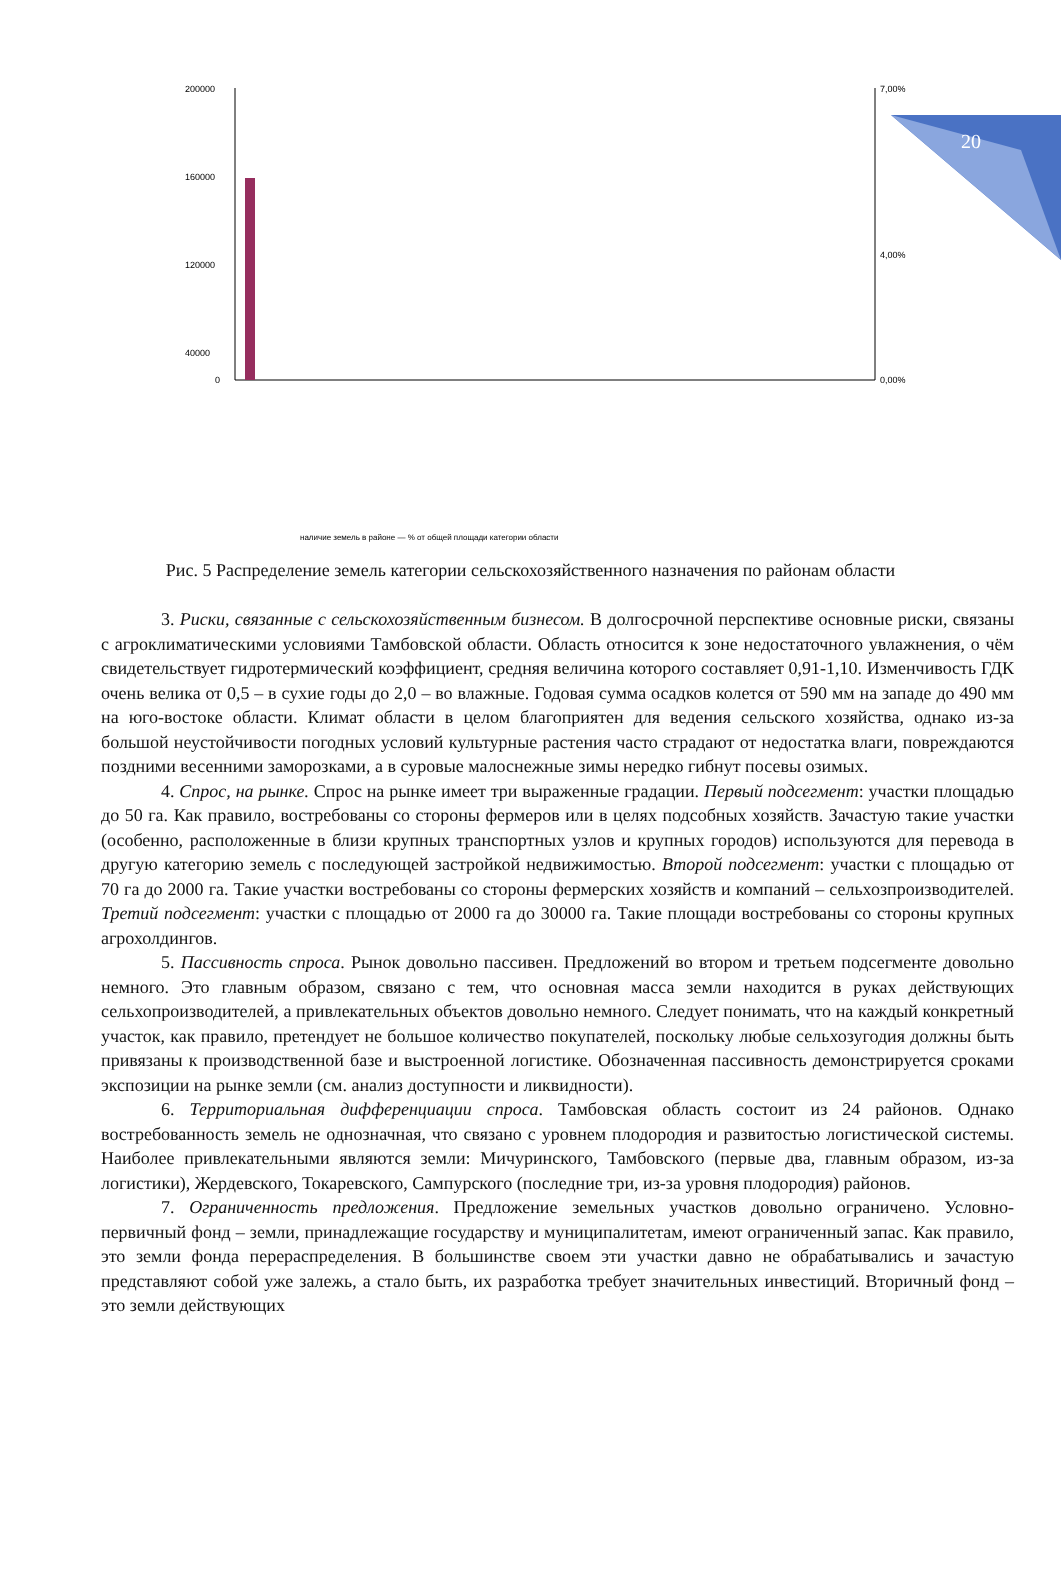20
200000
160000
120000
40000
0
7,00%
4,00%
0,00%
наличие земель в районе — % от общей площади категории области
Рис. 5 Распределение земель категории сельскохозяйственного назначения по районам области
3. Риски, связанные с сельскохозяйственным бизнесом. В долгосрочной перспективе основные риски, связаны с агроклиматическими условиями Тамбовской области. Область относится к зоне недостаточного увлажнения, о чём свидетельствует гидротермический коэффициент, средняя величина которого составляет 0,91-1,10. Изменчивость ГДК очень велика от 0,5 – в сухие годы до 2,0 – во влажные. Годовая сумма осадков колется от 590 мм на западе до 490 мм на юго-востоке области. Климат области в целом благоприятен для ведения сельского хозяйства, однако из-за большой неустойчивости погодных условий культурные растения часто страдают от недостатка влаги, повреждаются поздними весенними заморозками, а в суровые малоснежные зимы нередко гибнут посевы озимых.
4. Спрос, на рынке. Спрос на рынке имеет три выраженные градации. Первый подсегмент: участки площадью до 50 га. Как правило, востребованы со стороны фермеров или в целях подсобных хозяйств. Зачастую такие участки (особенно, расположенные в близи крупных транспортных узлов и крупных городов) используются для перевода в другую категорию земель с последующей застройкой недвижимостью. Второй подсегмент: участки с площадью от 70 га до 2000 га. Такие участки востребованы со стороны фермерских хозяйств и компаний – сельхозпроизводителей. Третий подсегмент: участки с площадью от 2000 га до 30000 га. Такие площади востребованы со стороны крупных агрохолдингов.
5. Пассивность спроса. Рынок довольно пассивен. Предложений во втором и третьем подсегменте довольно немного. Это главным образом, связано с тем, что основная масса земли находится в руках действующих сельхопроизводителей, а привлекательных объектов довольно немного. Следует понимать, что на каждый конкретный участок, как правило, претендует не большое количество покупателей, поскольку любые сельхозугодия должны быть привязаны к производственной базе и выстроенной логистике. Обозначенная пассивность демонстрируется сроками экспозиции на рынке земли (см. анализ доступности и ликвидности).
6. Территориальная дифференциации спроса. Тамбовская область состоит из 24 районов. Однако востребованность земель не однозначная, что связано с уровнем плодородия и развитостью логистической системы. Наиболее привлекательными являются земли: Мичуринского, Тамбовского (первые два, главным образом, из-за логистики), Жердевского, Токаревского, Сампурского (последние три, из-за уровня плодородия) районов.
7. Ограниченность предложения. Предложение земельных участков довольно ограничено. Условно-первичный фонд – земли, принадлежащие государству и муниципалитетам, имеют ограниченный запас. Как правило, это земли фонда перераспределения. В большинстве своем эти участки давно не обрабатывались и зачастую представляют собой уже залежь, а стало быть, их разработка требует значительных инвестиций. Вторичный фонд – это земли действующих